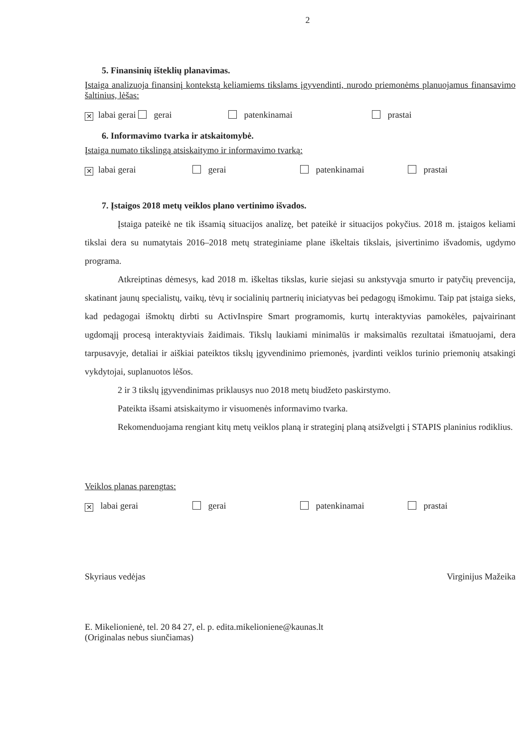2
5. Finansinių išteklių planavimas.
Įstaiga analizuoja finansinį kontekstą keliamiems tikslams įgyvendinti, nurodo priemonėms planuojamus finansavimo šaltinius, lėšas:
✕ labai gerai gerai patenkinamai prastai
6. Informavimo tvarka ir atskaitomybė.
Įstaiga numato tikslingą atsiskaitymo ir informavimo tvarką:
✕ labai gerai gerai patenkinamai prastai
7. Įstaigos 2018 metų veiklos plano vertinimo išvados.
Įstaiga pateikė ne tik išsamią situacijos analizę, bet pateikė ir situacijos pokyčius. 2018 m. įstaigos keliami tikslai dera su numatytais 2016–2018 metų strateginiame plane iškeltais tikslais, įsivertinimo išvadomis, ugdymo programa.
Atkreiptinas dėmesys, kad 2018 m. iškeltas tikslas, kurie siejasi su ankstyvąja smurto ir patyčių prevencija, skatinant jaunų specialistų, vaikų, tėvų ir socialinių partnerių iniciatyvas bei pedagogų išmokimu. Taip pat įstaiga sieks, kad pedagogai išmoktų dirbti su ActivInspire Smart programomis, kurtų interaktyvias pamokėles, paįvairinant ugdomąjį procesą interaktyviais žaidimais. Tikslų laukiami minimalūs ir maksimalūs rezultatai išmatuojami, dera tarpusavyje, detaliai ir aiškiai pateiktos tikslų įgyvendinimo priemonės, įvardinti veiklos turinio priemonių atsakingi vykdytojai, suplanuotos lėšos.
2 ir 3 tikslų įgyvendinimas priklausys nuo 2018 metų biudžeto paskirstymo.
Pateikta išsami atsiskaitymo ir visuomenės informavimo tvarka.
Rekomenduojama rengiant kitų metų veiklos planą ir strateginį planą atsižvelgti į STAPIS planinius rodiklius.
Veiklos planas parengtas:
✕ labai gerai gerai patenkinamai prastai
Skyriaus vedėjas Virginijus Mažeika
E. Mikelionienė, tel. 20 84 27, el. p. edita.mikelioniene@kaunas.lt
(Originalas nebus siunčiamas)